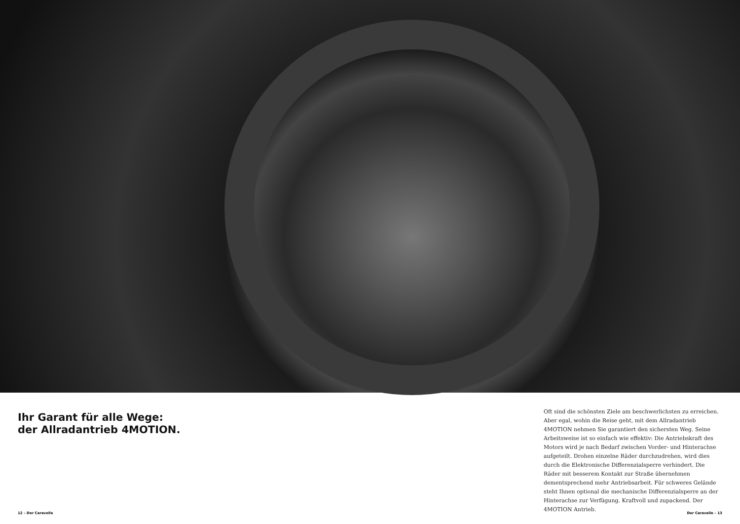Ihr Garant für alle Wege:
der Allradantrieb 4MOTION.
Oft sind die schönsten Ziele am beschwerlichsten zu erreichen. Aber egal, wohin die Reise geht, mit dem Allradantrieb 4MOTION nehmen Sie garantiert den sichersten Weg. Seine Arbeitsweise ist so einfach wie effektiv: Die Antriebskraft des Motors wird je nach Bedarf zwischen Vorder- und Hinterachse aufgeteilt. Drohen einzelne Räder durchzu­drehen, wird dies durch die Elektronische Differenzialsperre verhindert. Die Räder mit besserem Kontakt zur Straße übernehmen dementspre­chend mehr Antriebsarbeit. Für schweres Gelände steht Ihnen optional die mechanische Differenzialsperre an der Hinterachse zur Verfügung. Kraftvoll und zupackend. Der 4MOTION Antrieb.
12 – Der Caravelle Der Caravelle – 13